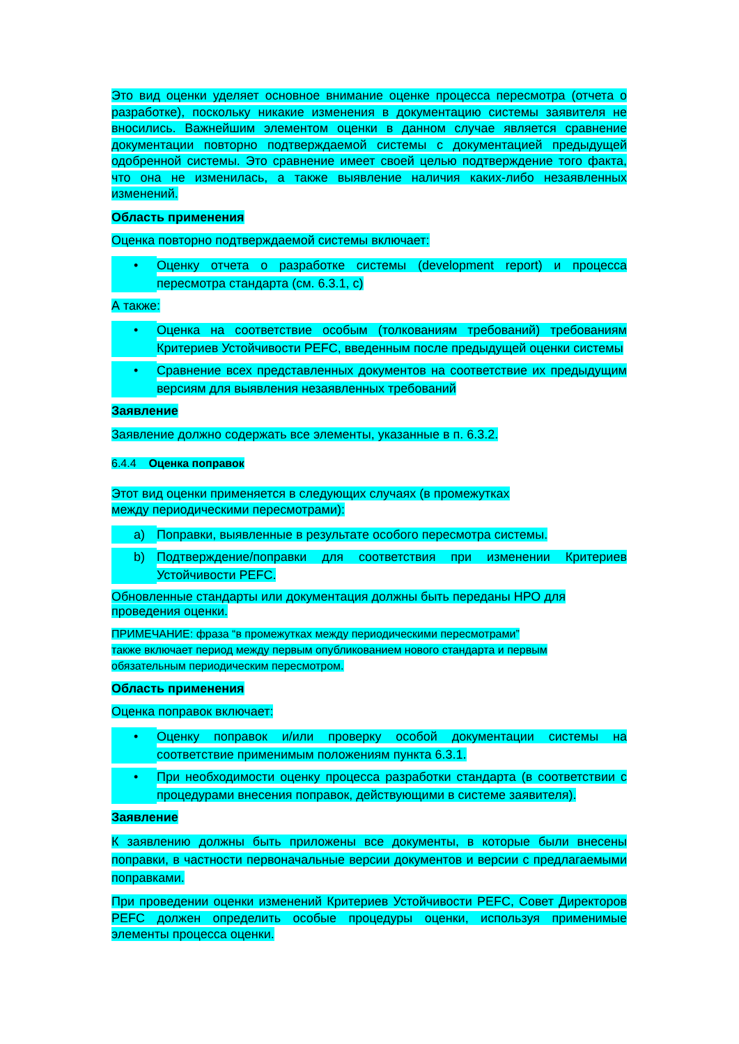Это вид оценки уделяет основное внимание оценке процесса пересмотра (отчета о разработке), поскольку никакие изменения в документацию системы заявителя не вносились. Важнейшим элементом оценки в данном случае является сравнение документации повторно подтверждаемой системы с документацией предыдущей одобренной системы. Это сравнение имеет своей целью подтверждение того факта, что она не изменилась, а также выявление наличия каких-либо незаявленных изменений.
Область применения
Оценка повторно подтверждаемой системы включает:
• Оценку отчета о разработке системы (development report) и процесса пересмотра стандарта (см. 6.3.1, c)
А также:
• Оценка на соответствие особым (толкованиям требований) требованиям Критериев Устойчивости PEFC, введенным после предыдущей оценки системы
• Сравнение всех представленных документов на соответствие их предыдущим версиям для выявления незаявленных требований
Заявление
Заявление должно содержать все элементы, указанные в п. 6.3.2.
6.4.4 Оценка поправок
Этот вид оценки применяется в следующих случаях (в промежутках
между периодическими пересмотрами):
a) Поправки, выявленные в результате особого пересмотра системы.
b) Подтверждение/поправки для соответствия при изменении Критериев Устойчивости PEFC.
Обновленные стандарты или документация должны быть переданы НРО для
проведения оценки.
ПРИМЕЧАНИЕ: фраза “в промежутках между периодическими пересмотрами”
также включает период между первым опубликованием нового стандарта и первым
обязательным периодическим пересмотром.
Область применения
Оценка поправок включает:
• Оценку поправок и/или проверку особой документации системы на соответствие применимым положениям пункта 6.3.1.
• При необходимости оценку процесса разработки стандарта (в соответствии с процедурами внесения поправок, действующими в системе заявителя).
Заявление
К заявлению должны быть приложены все документы, в которые были внесены поправки, в частности первоначальные версии документов и версии с предлагаемыми поправками.
При проведении оценки изменений Критериев Устойчивости PEFC, Совет Директоров PEFC должен определить особые процедуры оценки, используя применимые элементы процесса оценки.